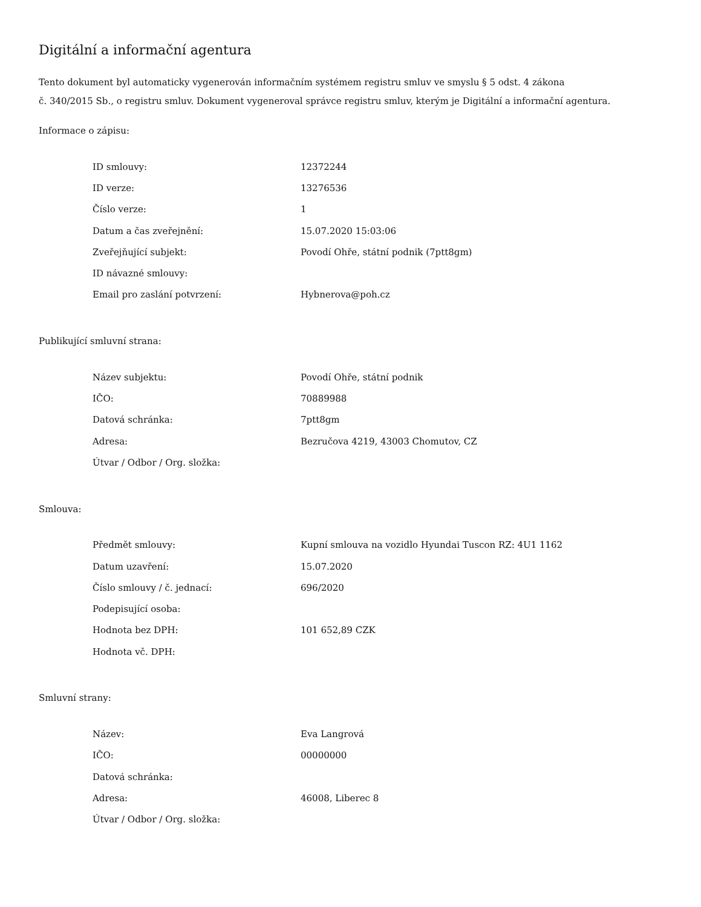Digitální a informační agentura
Tento dokument byl automaticky vygenerován informačním systémem registru smluv ve smyslu § 5 odst. 4 zákona
č. 340/2015 Sb., o registru smluv. Dokument vygeneroval správce registru smluv, kterým je Digitální a informační agentura.
Informace o zápisu:
| ID smlouvy: | 12372244 |
| ID verze: | 13276536 |
| Číslo verze: | 1 |
| Datum a čas zveřejnění: | 15.07.2020 15:03:06 |
| Zveřejňující subjekt: | Povodí Ohře, státní podnik (7ptt8gm) |
| ID návazné smlouvy: | |
| Email pro zaslání potvrzení: | Hybnerova@poh.cz |
Publikující smluvní strana:
| Název subjektu: | Povodí Ohře, státní podnik |
| IČO: | 70889988 |
| Datová schránka: | 7ptt8gm |
| Adresa: | Bezručova 4219, 43003 Chomutov, CZ |
| Útvar / Odbor / Org. složka: | |
Smlouva:
| Předmět smlouvy: | Kupní smlouva na vozidlo Hyundai Tuscon RZ: 4U1 1162 |
| Datum uzavření: | 15.07.2020 |
| Číslo smlouvy / č. jednací: | 696/2020 |
| Podepisující osoba: | |
| Hodnota bez DPH: | 101 652,89 CZK |
| Hodnota vč. DPH: | |
Smluvní strany:
| Název: | Eva Langrová |
| IČO: | 00000000 |
| Datová schránka: | |
| Adresa: | 46008, Liberec 8 |
| Útvar / Odbor / Org. složka: | |